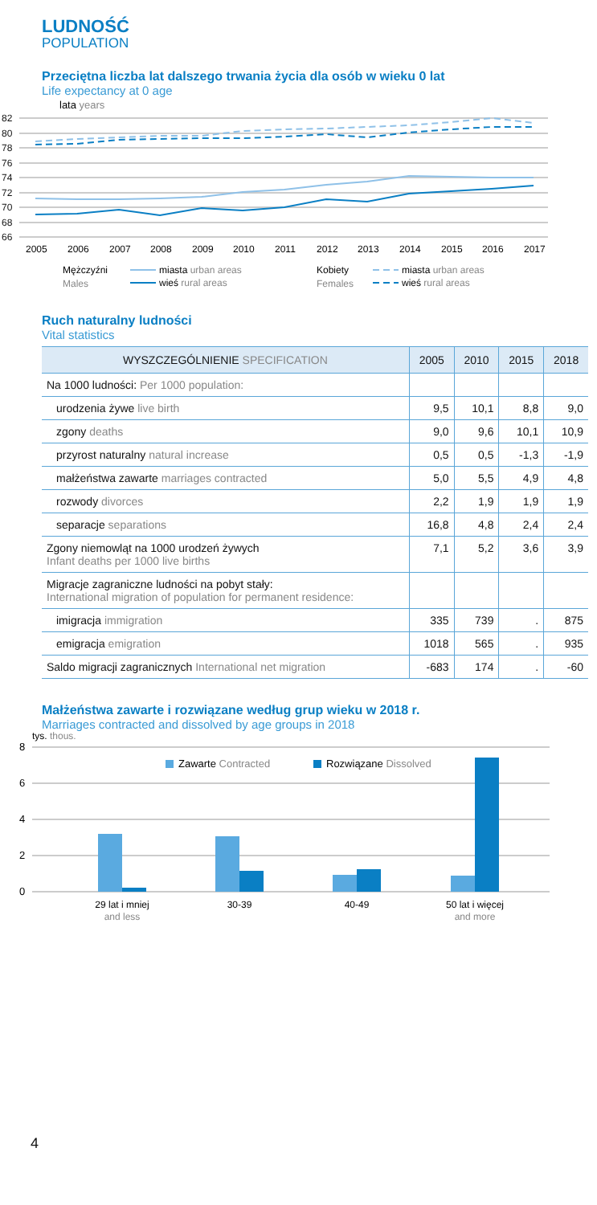LUDNOŚĆ
POPULATION
Przeciętna liczba lat dalszego trwania życia dla osób w wieku 0 lat
Life expectancy at 0 age
lata years
82
80
78
76
74
72
70
68
66
2005
2006
2007
2008
2009
2010
2011
2012
2013
2014
2015
2016
2017
Mężczyźni
Males
miasta urban areas
wieś rural areas
Kobiety
Females
miasta urban areas
wieś rural areas
Ruch naturalny ludności
Vital statistics
| WYSZCZEGÓLNIENIE SPECIFICATION | 2005 | 2010 | 2015 | 2018 |
| --- | --- | --- | --- | --- |
| Na 1000 ludności: Per 1000 population: | | | | |
| urodzenia żywe live birth | 9,5 | 10,1 | 8,8 | 9,0 |
| zgony deaths | 9,0 | 9,6 | 10,1 | 10,9 |
| przyrost naturalny natural increase | 0,5 | 0,5 | -1,3 | -1,9 |
| małżeństwa zawarte marriages contracted | 5,0 | 5,5 | 4,9 | 4,8 |
| rozwody divorces | 2,2 | 1,9 | 1,9 | 1,9 |
| separacje separations | 16,8 | 4,8 | 2,4 | 2,4 |
| Zgony niemowląt na 1000 urodzeń żywych Infant deaths per 1000 live births | 7,1 | 5,2 | 3,6 | 3,9 |
| Migracje zagraniczne ludności na pobyt stały: International migration of population for permanent residence: | | | | |
| imigracja immigration | 335 | 739 | . | 875 |
| emigracja emigration | 1018 | 565 | . | 935 |
| Saldo migracji zagranicznych International net migration | -683 | 174 | . | -60 |
Małżeństwa zawarte i rozwiązane według grup wieku w 2018 r.
Marriages contracted and dissolved by age groups in 2018
tys. thous.
8
6
4
2
0
Zawarte Contracted
Rozwiązane Dissolved
29 lat i mniej
and less
30-39
40-49
50 lat i więcej
and more
4